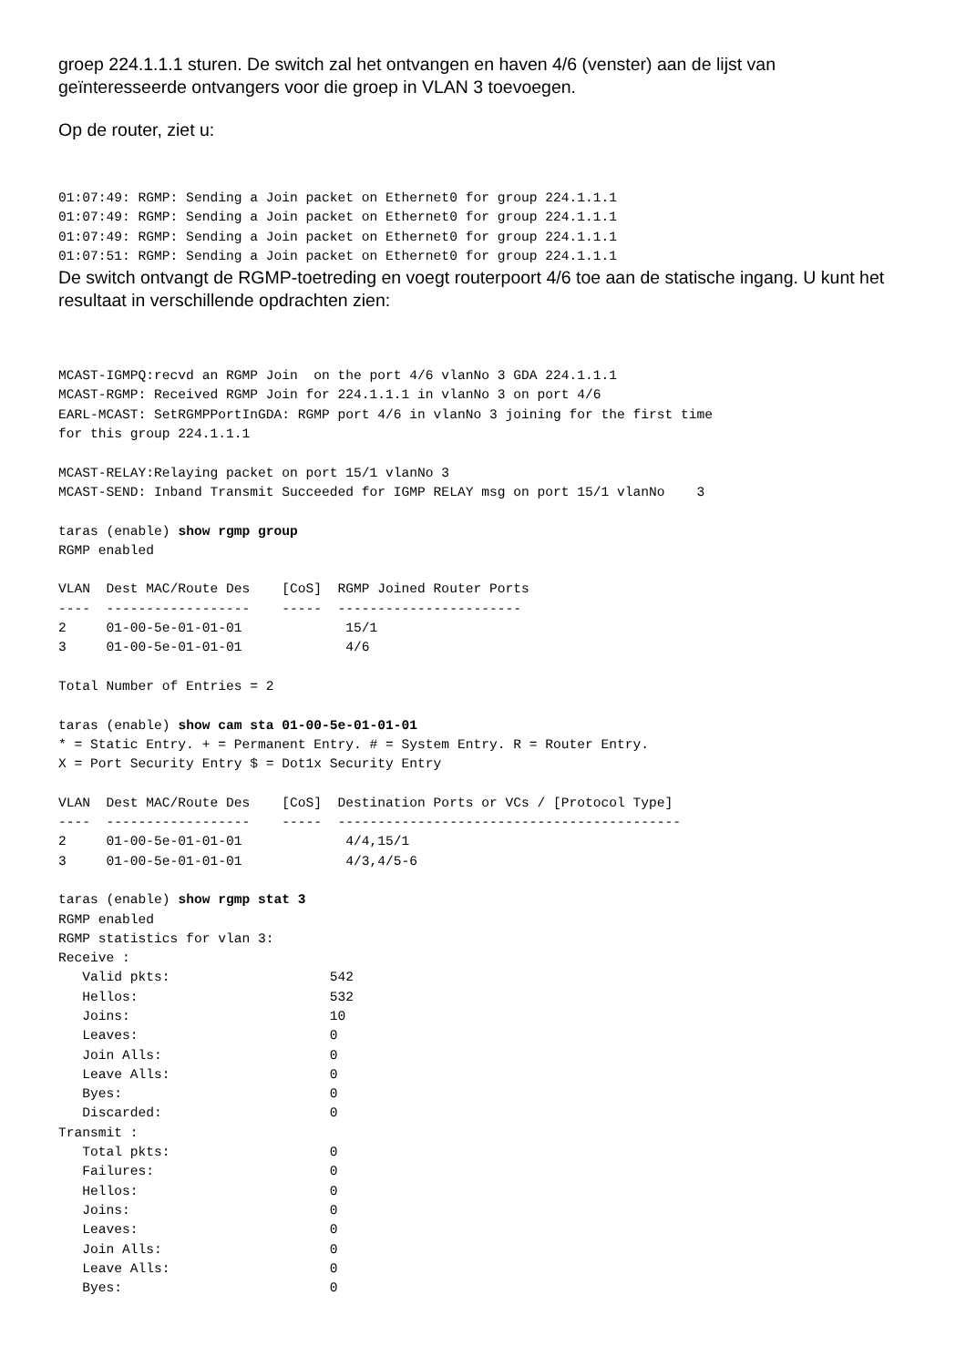groep 224.1.1.1 sturen. De switch zal het ontvangen en haven 4/6 (venster) aan de lijst van geïnteresseerde ontvangers voor die groep in VLAN 3 toevoegen.
Op de router, ziet u:
01:07:49: RGMP: Sending a Join packet on Ethernet0 for group 224.1.1.1
01:07:49: RGMP: Sending a Join packet on Ethernet0 for group 224.1.1.1
01:07:49: RGMP: Sending a Join packet on Ethernet0 for group 224.1.1.1
01:07:51: RGMP: Sending a Join packet on Ethernet0 for group 224.1.1.1
De switch ontvangt de RGMP-toetreding en voegt routerpoort 4/6 toe aan de statische ingang. U kunt het resultaat in verschillende opdrachten zien:
MCAST-IGMPQ:recvd an RGMP Join  on the port 4/6 vlanNo 3 GDA 224.1.1.1
MCAST-RGMP: Received RGMP Join for 224.1.1.1 in vlanNo 3 on port 4/6
EARL-MCAST: SetRGMPPortInGDA: RGMP port 4/6 in vlanNo 3 joining for the first time
for this group 224.1.1.1

MCAST-RELAY:Relaying packet on port 15/1 vlanNo 3
MCAST-SEND: Inband Transmit Succeeded for IGMP RELAY msg on port 15/1 vlanNo    3

taras (enable) show rgmp group
RGMP enabled

VLAN  Dest MAC/Route Des    [CoS]  RGMP Joined Router Ports
----  ------------------    -----  -----------------------
2     01-00-5e-01-01-01             15/1
3     01-00-5e-01-01-01             4/6

Total Number of Entries = 2

taras (enable) show cam sta 01-00-5e-01-01-01
* = Static Entry. + = Permanent Entry. # = System Entry. R = Router Entry.
X = Port Security Entry $ = Dot1x Security Entry

VLAN  Dest MAC/Route Des    [CoS]  Destination Ports or VCs / [Protocol Type]
----  ------------------    -----  -------------------------------------------
2     01-00-5e-01-01-01             4/4,15/1
3     01-00-5e-01-01-01             4/3,4/5-6

taras (enable) show rgmp stat 3
RGMP enabled
RGMP statistics for vlan 3:
Receive :
   Valid pkts:                    542
   Hellos:                        532
   Joins:                         10
   Leaves:                        0
   Join Alls:                     0
   Leave Alls:                    0
   Byes:                          0
   Discarded:                     0
Transmit :
   Total pkts:                    0
   Failures:                      0
   Hellos:                        0
   Joins:                         0
   Leaves:                        0
   Join Alls:                     0
   Leave Alls:                    0
   Byes:                          0